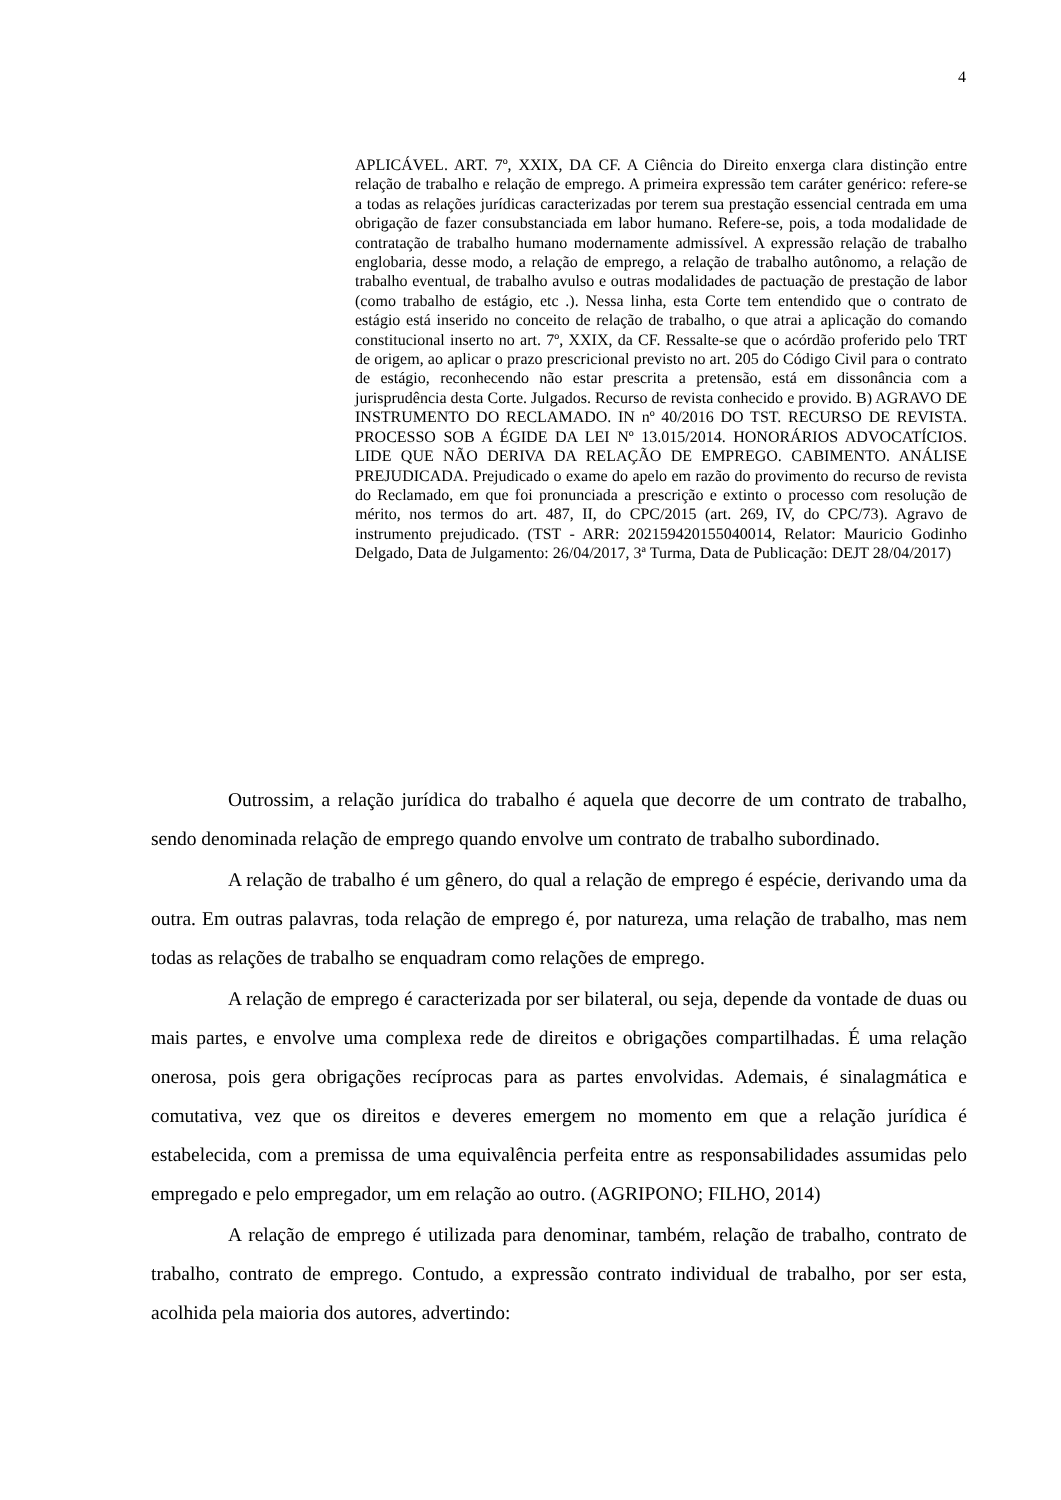4
APLICÁVEL. ART. 7º, XXIX, DA CF. A Ciência do Direito enxerga clara distinção entre relação de trabalho e relação de emprego. A primeira expressão tem caráter genérico: refere-se a todas as relações jurídicas caracterizadas por terem sua prestação essencial centrada em uma obrigação de fazer consubstanciada em labor humano. Refere-se, pois, a toda modalidade de contratação de trabalho humano modernamente admissível. A expressão relação de trabalho englobaria, desse modo, a relação de emprego, a relação de trabalho autônomo, a relação de trabalho eventual, de trabalho avulso e outras modalidades de pactuação de prestação de labor (como trabalho de estágio, etc .). Nessa linha, esta Corte tem entendido que o contrato de estágio está inserido no conceito de relação de trabalho, o que atrai a aplicação do comando constitucional inserto no art. 7º, XXIX, da CF. Ressalte-se que o acórdão proferido pelo TRT de origem, ao aplicar o prazo prescricional previsto no art. 205 do Código Civil para o contrato de estágio, reconhecendo não estar prescrita a pretensão, está em dissonância com a jurisprudência desta Corte. Julgados. Recurso de revista conhecido e provido. B) AGRAVO DE INSTRUMENTO DO RECLAMADO. IN nº 40/2016 DO TST. RECURSO DE REVISTA. PROCESSO SOB A ÉGIDE DA LEI Nº 13.015/2014. HONORÁRIOS ADVOCATÍCIOS. LIDE QUE NÃO DERIVA DA RELAÇÃO DE EMPREGO. CABIMENTO. ANÁLISE PREJUDICADA. Prejudicado o exame do apelo em razão do provimento do recurso de revista do Reclamado, em que foi pronunciada a prescrição e extinto o processo com resolução de mérito, nos termos do art. 487, II, do CPC/2015 (art. 269, IV, do CPC/73). Agravo de instrumento prejudicado. (TST - ARR: 202159420155040014, Relator: Mauricio Godinho Delgado, Data de Julgamento: 26/04/2017, 3ª Turma, Data de Publicação: DEJT 28/04/2017)
Outrossim, a relação jurídica do trabalho é aquela que decorre de um contrato de trabalho, sendo denominada relação de emprego quando envolve um contrato de trabalho subordinado.
A relação de trabalho é um gênero, do qual a relação de emprego é espécie, derivando uma da outra. Em outras palavras, toda relação de emprego é, por natureza, uma relação de trabalho, mas nem todas as relações de trabalho se enquadram como relações de emprego.
A relação de emprego é caracterizada por ser bilateral, ou seja, depende da vontade de duas ou mais partes, e envolve uma complexa rede de direitos e obrigações compartilhadas. É uma relação onerosa, pois gera obrigações recíprocas para as partes envolvidas. Ademais, é sinalagmática e comutativa, vez que os direitos e deveres emergem no momento em que a relação jurídica é estabelecida, com a premissa de uma equivalência perfeita entre as responsabilidades assumidas pelo empregado e pelo empregador, um em relação ao outro. (AGRIPONO; FILHO, 2014)
A relação de emprego é utilizada para denominar, também, relação de trabalho, contrato de trabalho, contrato de emprego. Contudo, a expressão contrato individual de trabalho, por ser esta, acolhida pela maioria dos autores, advertindo: